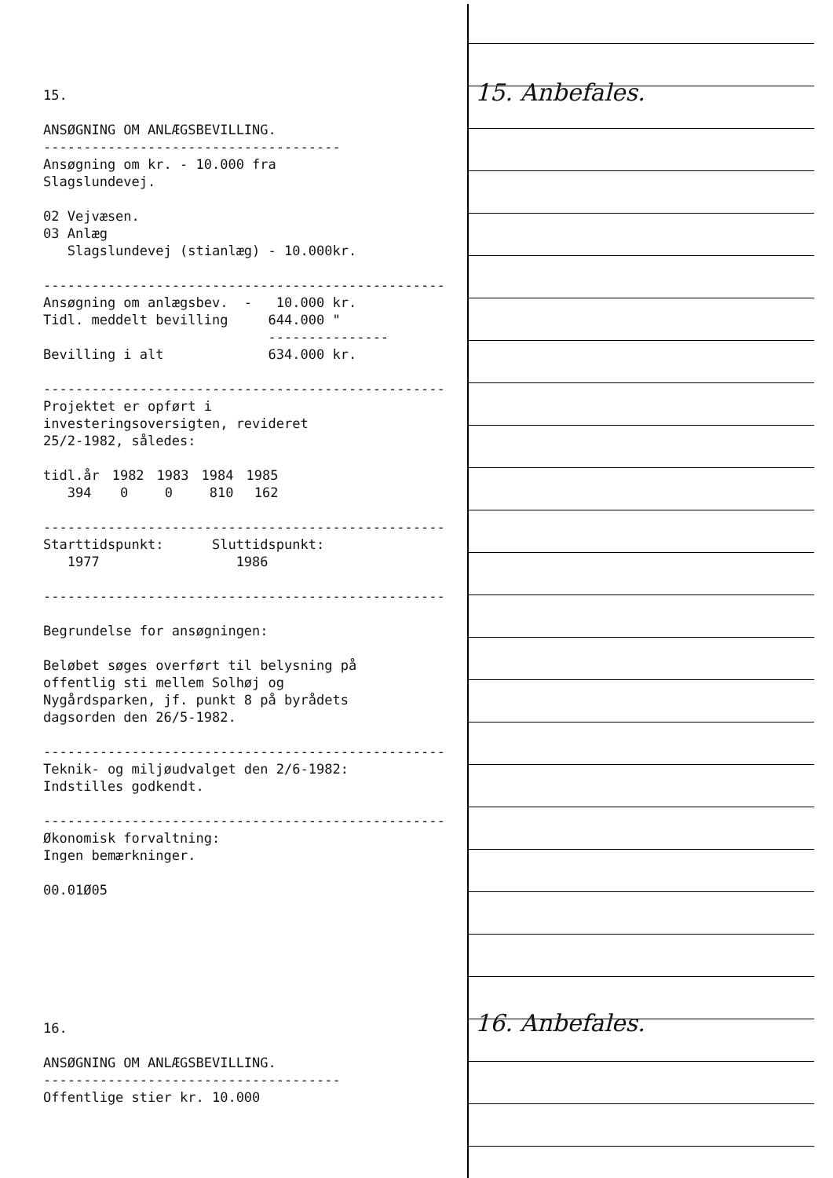15. Anbefales.
16. Anbefales.
15. ANSØGNING OM ANLÆGSBEVILLING. ------------------------------------- Ansøgning om kr. - 10.000 fra Slagslundevej. 02 Vejvæsen. 03 Anlæg Slagslundevej (stianlæg) - 10.000kr. -------------------------------------------------- Ansøgning om anlægsbev. - 10.000 kr. Tidl. meddelt bevilling 644.000 " --------------- Bevilling i alt 634.000 kr. -------------------------------------------------- Projektet er opført i investeringsoversigten, revideret 25/2-1982, således:
| tidl.år | 1982 | 1983 | 1984 | 1985 |
| 394 | 0 | 0 | 810 | 162 |
-------------------------------------------------- Starttidspunkt: Sluttidspunkt: 1977 1986 -------------------------------------------------- Begrundelse for ansøgningen: Beløbet søges overført til belysning på offentlig sti mellem Solhøj og Nygårdsparken, jf. punkt 8 på byrådets dagsorden den 26/5-1982. -------------------------------------------------- Teknik- og miljøudvalget den 2/6-1982: Indstilles godkendt. -------------------------------------------------- Økonomisk forvaltning: Ingen bemærkninger. 00.01Ø05 16. ANSØGNING OM ANLÆGSBEVILLING. ------------------------------------- Offentlige stier kr. 10.000